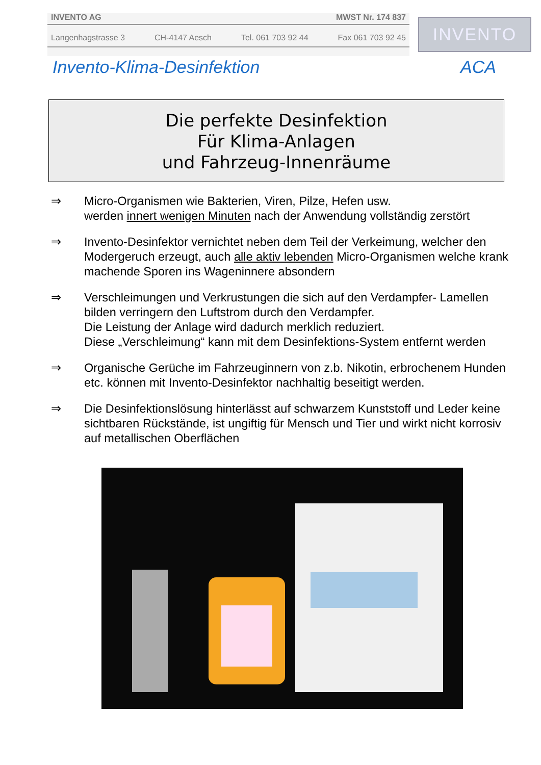INVENTO AG MWST Nr. 174 837
Langenhagstrasse 3 CH-4147 Aesch Tel. 061 703 92 44 Fax 061 703 92 45
INVENTO
Invento-Klima-Desinfektion ACA
Die perfekte Desinfektion
Für Klima-Anlagen
und Fahrzeug-Innenräume
⇒ Micro-Organismen wie Bakterien, Viren, Pilze, Hefen usw.
werden innert wenigen Minuten nach der Anwendung vollständig zerstört
⇒ Invento-Desinfektor vernichtet neben dem Teil der Verkeimung, welcher den Modergeruch erzeugt, auch alle aktiv lebenden Micro-Organismen welche krank machende Sporen ins Wageninnere absondern
⇒ Verschleimungen und Verkrustungen die sich auf den Verdampfer- Lamellen bilden verringern den Luftstrom durch den Verdampfer.
Die Leistung der Anlage wird dadurch merklich reduziert.
Diese „Verschleimung“ kann mit dem Desinfektions-System entfernt werden
⇒ Organische Gerüche im Fahrzeuginnern von z.b. Nikotin, erbrochenem Hunden etc. können mit Invento-Desinfektor nachhaltig beseitigt werden.
⇒ Die Desinfektionslösung hinterlässt auf schwarzem Kunststoff und Leder keine sichtbaren Rückstände, ist ungiftig für Mensch und Tier und wirkt nicht korrosiv auf metallischen Oberflächen